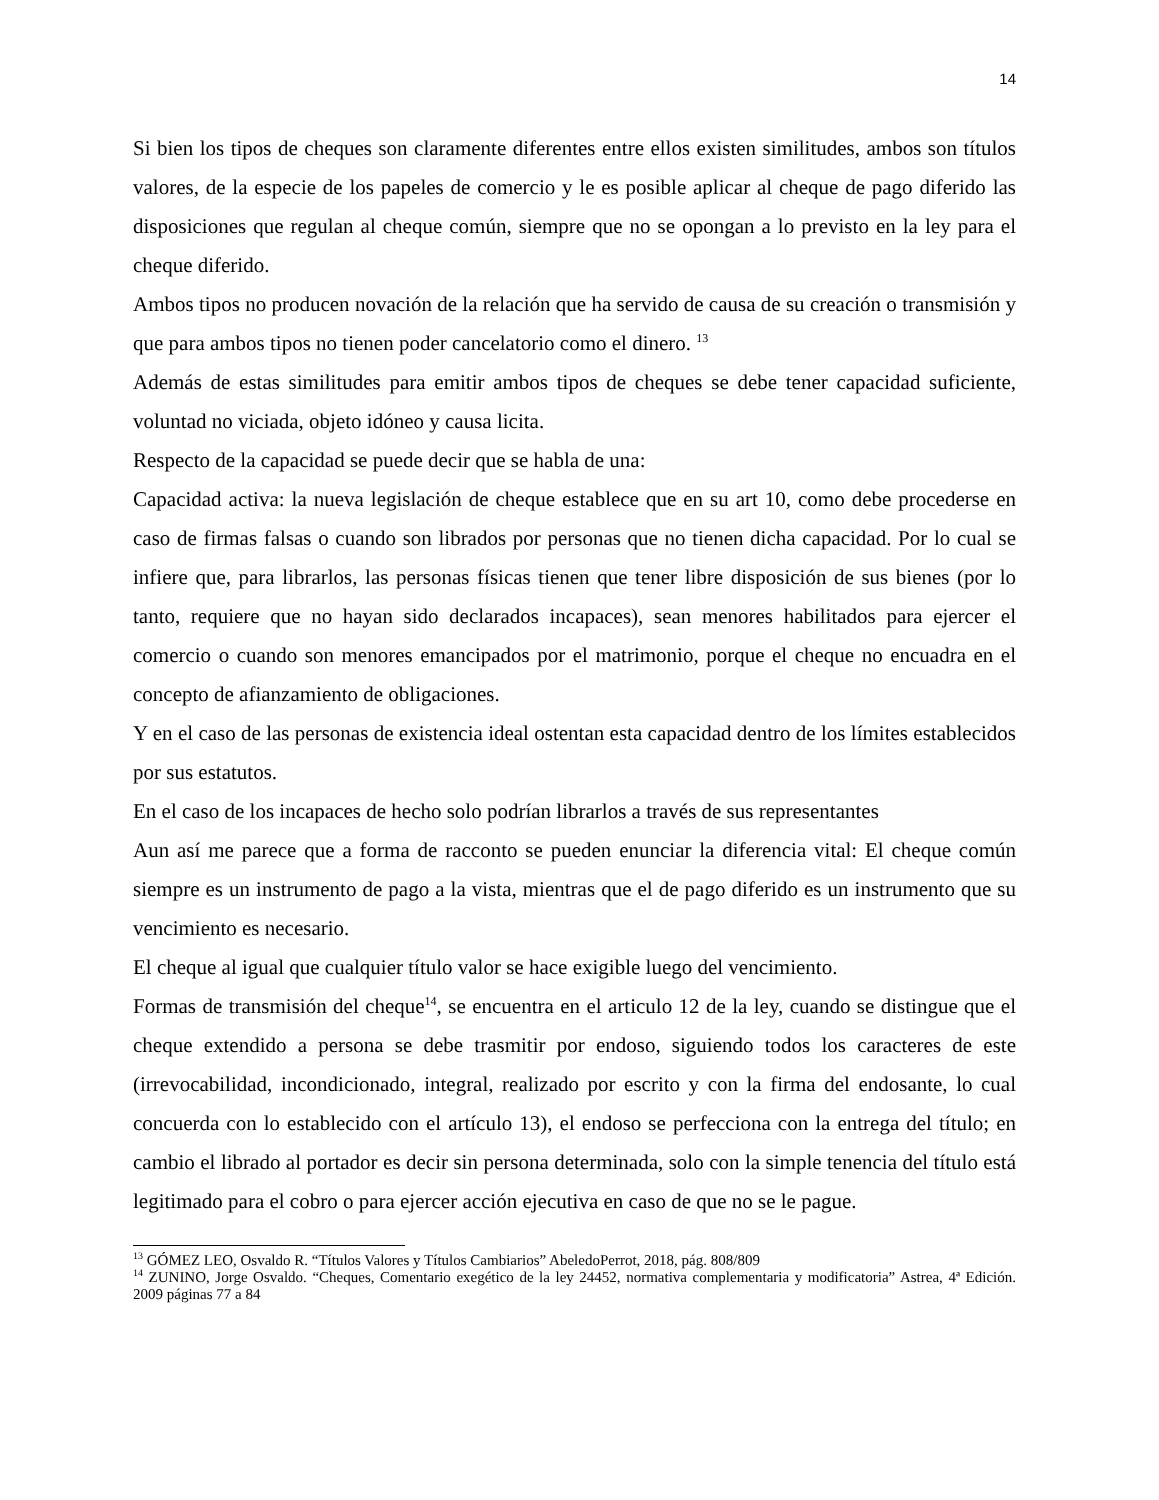14
Si bien los tipos de cheques son claramente diferentes entre ellos existen similitudes, ambos son títulos valores, de la especie de los papeles de comercio y le es posible aplicar al cheque de pago diferido las disposiciones que regulan al cheque común, siempre que no se opongan a lo previsto en la ley para el cheque diferido.
Ambos tipos no producen novación de la relación que ha servido de causa de su creación o transmisión y que para ambos tipos no tienen poder cancelatorio como el dinero. <sup>13</sup>
Además de estas similitudes para emitir ambos tipos de cheques se debe tener capacidad suficiente, voluntad no viciada, objeto idóneo y causa licita.
Respecto de la capacidad se puede decir que se habla de una:
Capacidad activa: la nueva legislación de cheque establece que en su art 10, como debe procederse en caso de firmas falsas o cuando son librados por personas que no tienen dicha capacidad. Por lo cual se infiere que, para librarlos, las personas físicas tienen que tener libre disposición de sus bienes (por lo tanto, requiere que no hayan sido declarados incapaces), sean menores habilitados para ejercer el comercio o cuando son menores emancipados por el matrimonio, porque el cheque no encuadra en el concepto de afianzamiento de obligaciones.
Y en el caso de las personas de existencia ideal ostentan esta capacidad dentro de los límites establecidos por sus estatutos.
En el caso de los incapaces de hecho solo podrían librarlos a través de sus representantes
Aun así me parece que a forma de racconto se pueden enunciar la diferencia vital: El cheque común siempre es un instrumento de pago a la vista, mientras que el de pago diferido es un instrumento que su vencimiento es necesario.
El cheque al igual que cualquier título valor se hace exigible luego del vencimiento.
Formas de transmisión del cheque<sup>14</sup>, se encuentra en el articulo 12 de la ley, cuando se distingue que el cheque extendido a persona se debe trasmitir por endoso, siguiendo todos los caracteres de este (irrevocabilidad, incondicionado, integral, realizado por escrito y con la firma del endosante, lo cual concuerda con lo establecido con el artículo 13), el endoso se perfecciona con la entrega del título; en cambio el librado al portador es decir sin persona determinada, solo con la simple tenencia del título está legitimado para el cobro o para ejercer acción ejecutiva en caso de que no se le pague.
<sup>13</sup> GÓMEZ LEO, Osvaldo R. “Títulos Valores y Títulos Cambiarios” AbeledoPerrot, 2018, pág. 808/809
<sup>14</sup> ZUNINO, Jorge Osvaldo. “Cheques, Comentario exegético de la ley 24452, normativa complementaria y modificatoria” Astrea, 4ª Edición. 2009 páginas 77 a 84